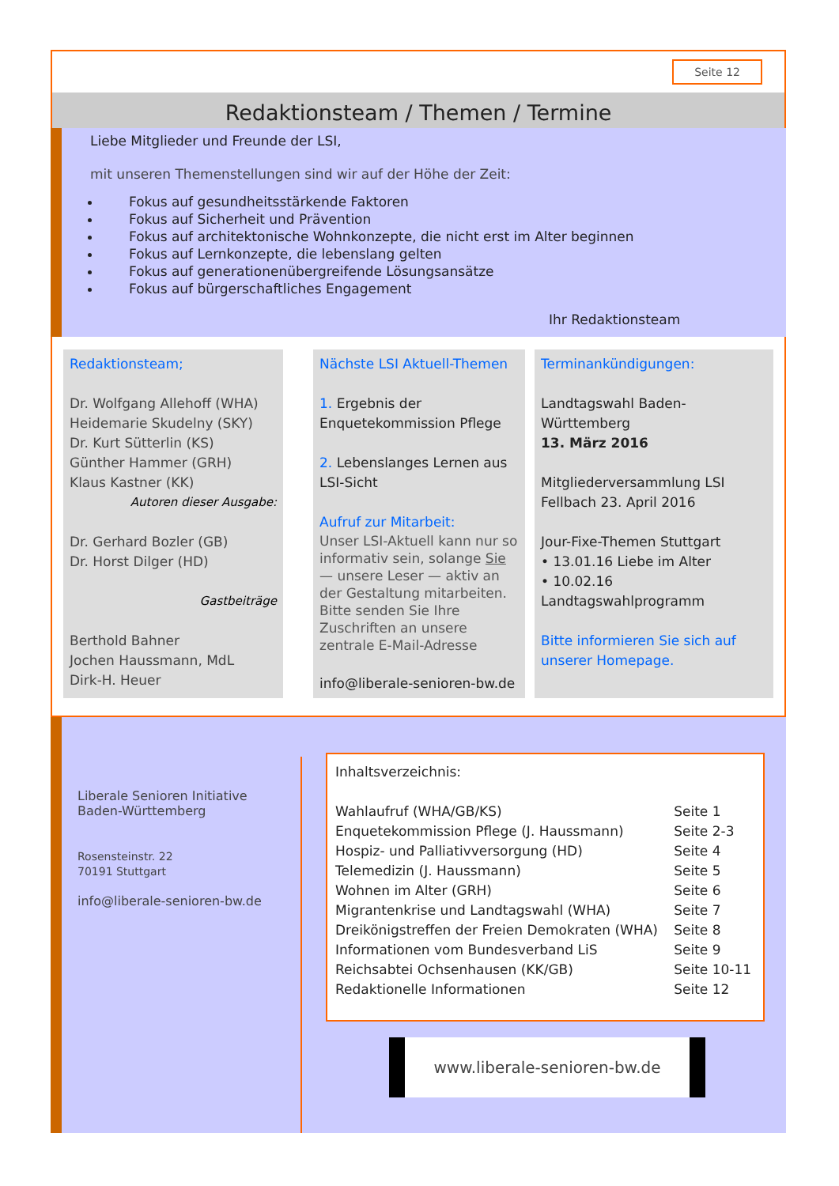Seite 12
Redaktionsteam / Themen / Termine
Liebe Mitglieder und Freunde der LSI,
mit unseren Themenstellungen sind wir auf der Höhe der Zeit:
Fokus auf gesundheitsstärkende Faktoren
Fokus auf Sicherheit und Prävention
Fokus auf architektonische Wohnkonzepte, die nicht erst im Alter beginnen
Fokus auf Lernkonzepte, die lebenslang gelten
Fokus auf generationenübergreifende Lösungsansätze
Fokus auf bürgerschaftliches Engagement
Ihr Redaktionsteam
Redaktionsteam;
Dr. Wolfgang Allehoff (WHA)
Heidemarie Skudelny (SKY)
Dr. Kurt Sütterlin (KS)
Günther Hammer (GRH)
Klaus Kastner (KK)
Autoren dieser Ausgabe:
Dr. Gerhard Bozler (GB)
Dr. Horst Dilger (HD)
Gastbeiträge
Berthold Bahner
Jochen Haussmann, MdL
Dirk-H. Heuer
Nächste LSI Aktuell-Themen
1. Ergebnis der Enquetekommission Pflege
2. Lebenslanges Lernen aus LSI-Sicht
Aufruf zur Mitarbeit:
Unser LSI-Aktuell kann nur so informativ sein, solange Sie — unsere Leser — aktiv an der Gestaltung mitarbeiten. Bitte senden Sie Ihre Zuschriften an unsere zentrale E-Mail-Adresse
info@liberale-senioren-bw.de
Terminankündigungen:
Landtagswahl Baden-Württemberg
13. März 2016
Mitgliederversammlung LSI
Fellbach 23. April 2016
Jour-Fixe-Themen Stuttgart
• 13.01.16 Liebe im Alter
• 10.02.16 Landtagswahlprogramm
Bitte informieren Sie sich auf unserer Homepage.
Liberale Senioren Initiative
Baden-Württemberg
Rosensteinstr. 22
70191 Stuttgart
info@liberale-senioren-bw.de
Inhaltsverzeichnis:
| Wahlaufruf (WHA/GB/KS) | Seite 1 |
| Enquetekommission Pflege (J. Haussmann) | Seite 2-3 |
| Hospiz- und Palliativversorgung (HD) | Seite 4 |
| Telemedizin (J. Haussmann) | Seite 5 |
| Wohnen im Alter (GRH) | Seite 6 |
| Migrantenkrise und Landtagswahl (WHA) | Seite 7 |
| Dreikönigstreffen der Freien Demokraten (WHA) | Seite 8 |
| Informationen vom Bundesverband LiS | Seite 9 |
| Reichsabtei Ochsenhausen (KK/GB) | Seite 10-11 |
| Redaktionelle Informationen | Seite 12 |
www.liberale-senioren-bw.de